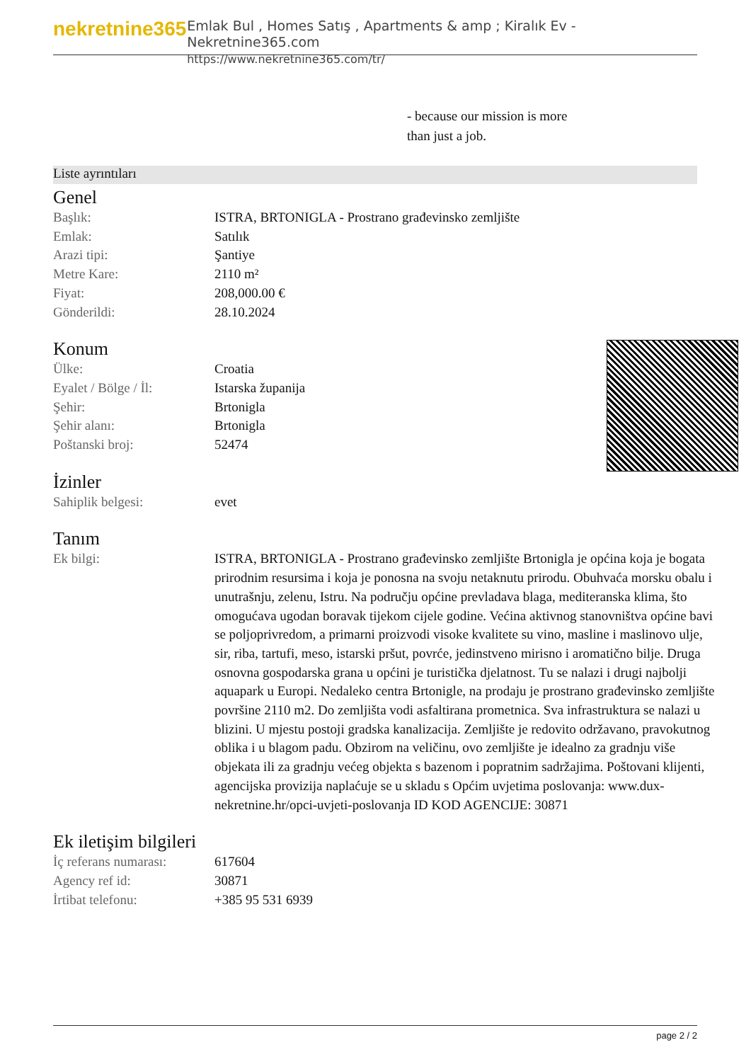nekretnine365
Emlak Bul , Homes Satış , Apartments & amp ; Kiralık Ev - Nekretnine365.com
https://www.nekretnine365.com/tr/
- because our mission is more
than just a job.
Liste ayrıntıları
Genel
| Başlık: | ISTRA, BRTONIGLA - Prostrano građevinsko zemljište |
| Emlak: | Satılık |
| Arazi tipi: | Şantiye |
| Metre Kare: | 2110 m² |
| Fiyat: | 208,000.00 € |
| Gönderildi: | 28.10.2024 |
Konum
| Ülke: | Croatia |
| Eyalet / Bölge / İl: | Istarska županija |
| Şehir: | Brtonigla |
| Şehir alanı: | Brtonigla |
| Poštanski broj: | 52474 |
İzinler
| Sahiplik belgesi: | evet |
Tanım
| Ek bilgi: | ISTRA, BRTONIGLA - Prostrano građevinsko zemljište Brtonigla je općina koja je bogata prirodnim resursima i koja je ponosna na svoju netaknutu prirodu. Obuhvaća morsku obalu i unutrašnju, zelenu, Istru. Na području općine prevladava blaga, mediteranska klima, što omogućava ugodan boravak tijekom cijele godine. Većina aktivnog stanovništva općine bavi se poljoprivredom, a primarni proizvodi visoke kvalitete su vino, masline i maslinovo ulje, sir, riba, tartufi, meso, istarski pršut, povrće, jedinstveno mirisno i aromatično bilje. Druga osnovna gospodarska grana u općini je turistička djelatnost. Tu se nalazi i drugi najbolji aquapark u Europi. Nedaleko centra Brtonigle, na prodaju je prostrano građevinsko zemljište površine 2110 m2. Do zemljišta vodi asfaltirana prometnica. Sva infrastruktura se nalazi u blizini. U mjestu postoji gradska kanalizacija. Zemljište je redovito održavano, pravokutnog oblika i u blagom padu. Obzirom na veličinu, ovo zemljište je idealno za gradnju više objekata ili za gradnju većeg objekta s bazenom i popratnim sadržajima. Poštovani klijenti, agencijska provizija naplaćuje se u skladu s Općim uvjetima poslovanja: www.dux-nekretnine.hr/opci-uvjeti-poslovanja ID KOD AGENCIJE: 30871 |
Ek iletişim bilgileri
| İç referans numarası: | 617604 |
| Agency ref id: | 30871 |
| İrtibat telefonu: | +385 95 531 6939 |
page 2 / 2